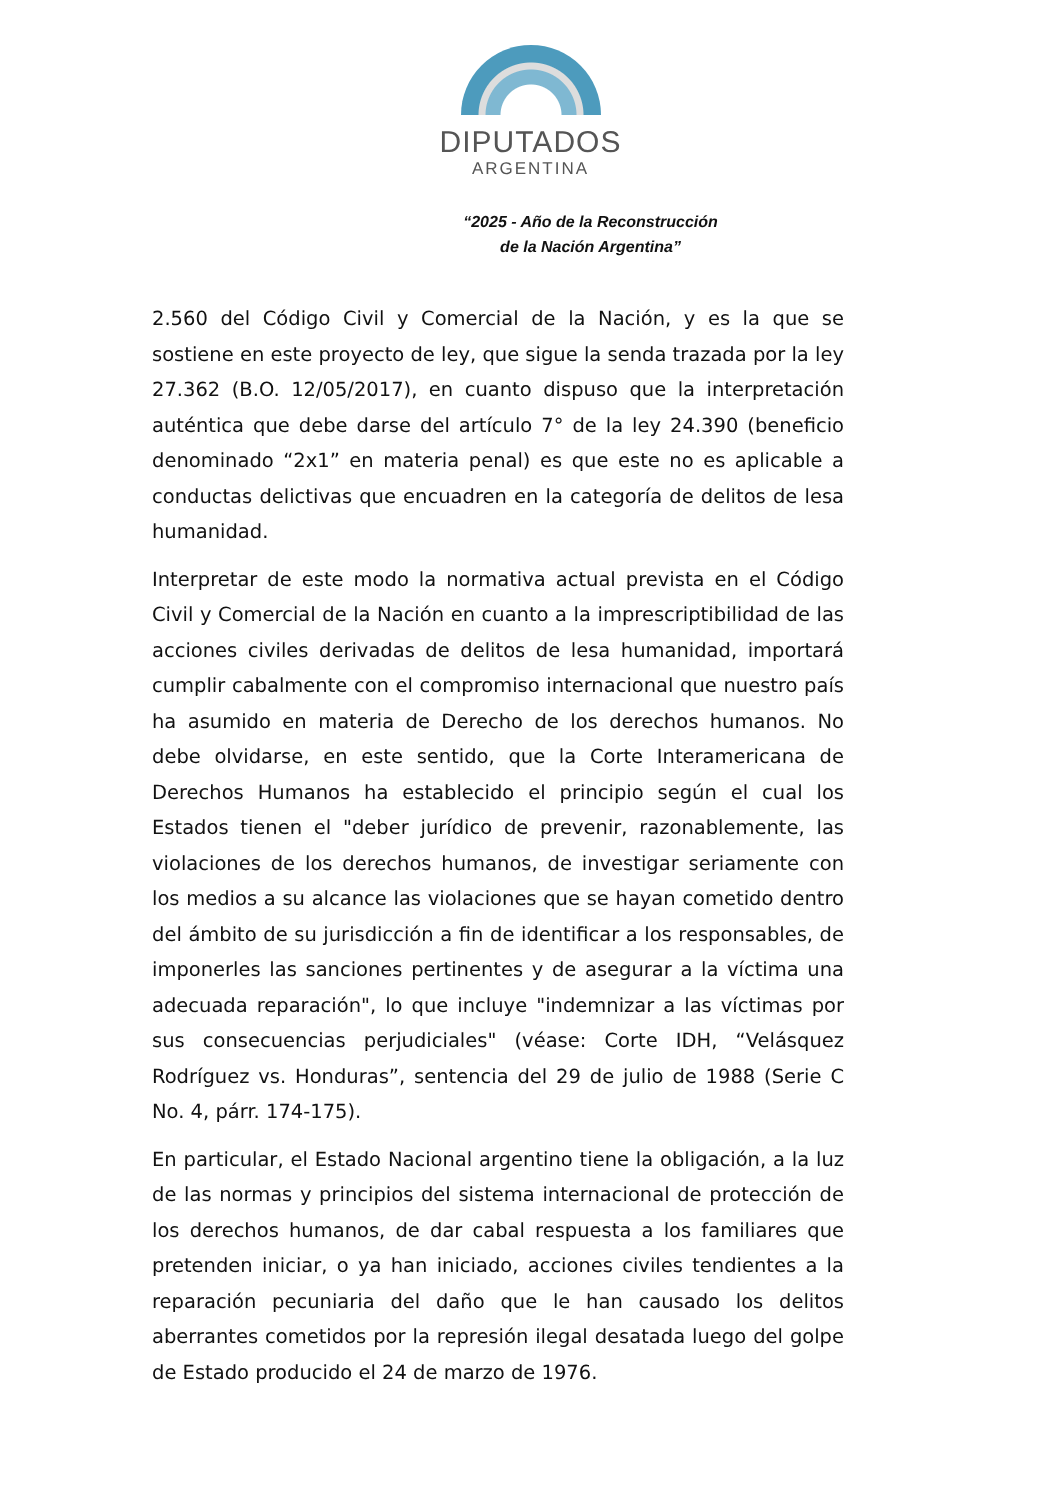DIPUTADOS
ARGENTINA
“2025 - Año de la Reconstrucción
de la Nación Argentina”
2.560 del Código Civil y Comercial de la Nación, y es la que se sostiene en este proyecto de ley, que sigue la senda trazada por la ley 27.362 (B.O. 12/05/2017), en cuanto dispuso que la interpretación auténtica que debe darse del artículo 7° de la ley 24.390 (beneficio denominado “2x1” en materia penal) es que este no es aplicable a conductas delictivas que encuadren en la categoría de delitos de lesa humanidad.
Interpretar de este modo la normativa actual prevista en el Código Civil y Comercial de la Nación en cuanto a la imprescriptibilidad de las acciones civiles derivadas de delitos de lesa humanidad, importará cumplir cabalmente con el compromiso internacional que nuestro país ha asumido en materia de Derecho de los derechos humanos. No debe olvidarse, en este sentido, que la Corte Interamericana de Derechos Humanos ha establecido el principio según el cual los Estados tienen el "deber jurídico de prevenir, razonablemente, las violaciones de los derechos humanos, de investigar seriamente con los medios a su alcance las violaciones que se hayan cometido dentro del ámbito de su jurisdicción a fin de identificar a los responsables, de imponerles las sanciones pertinentes y de asegurar a la víctima una adecuada reparación", lo que incluye "indemnizar a las víctimas por sus consecuencias perjudiciales" (véase: Corte IDH, “Velásquez Rodríguez vs. Honduras”, sentencia del 29 de julio de 1988 (Serie C No. 4, párr. 174-175).
En particular, el Estado Nacional argentino tiene la obligación, a la luz de las normas y principios del sistema internacional de protección de los derechos humanos, de dar cabal respuesta a los familiares que pretenden iniciar, o ya han iniciado, acciones civiles tendientes a la reparación pecuniaria del daño que le han causado los delitos aberrantes cometidos por la represión ilegal desatada luego del golpe de Estado producido el 24 de marzo de 1976.